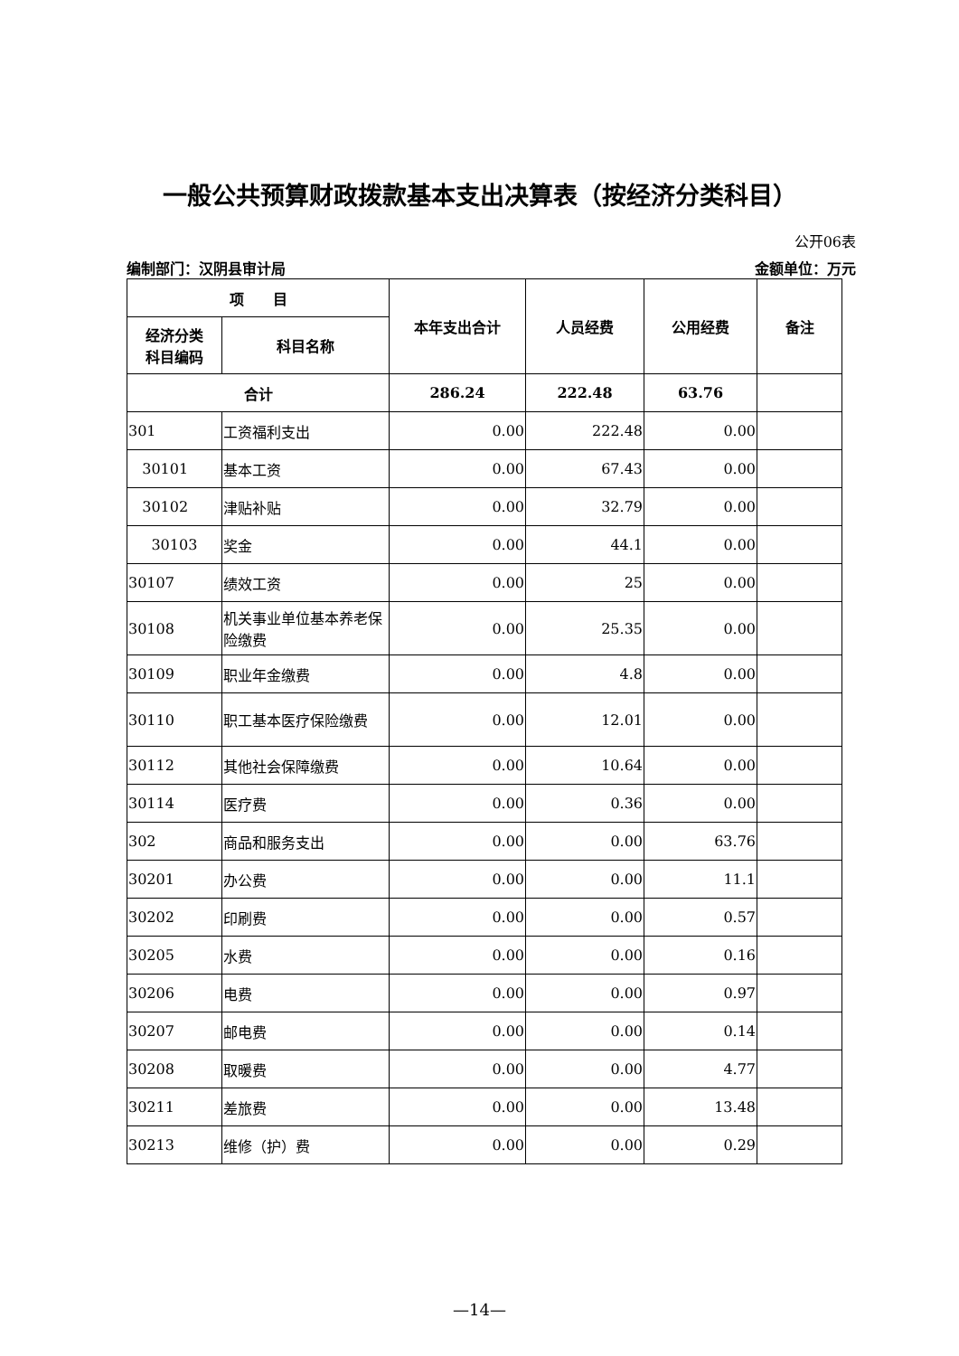一般公共预算财政拨款基本支出决算表（按经济分类科目）
公开06表
编制部门：汉阴县审计局 金额单位：万元
| 项 目 | | 本年支出合计 | 人员经费 | 公用经费 | 备注 |
| --- | --- | --- | --- | --- | --- |
| 经济分类 科目编码 | 科目名称 | | | | |
| 合计 | | 286.24 | 222.48 | 63.76 | |
| 301 | 工资福利支出 | 0.00 | 222.48 | 0.00 | |
| 30101 | 基本工资 | 0.00 | 67.43 | 0.00 | |
| 30102 | 津贴补贴 | 0.00 | 32.79 | 0.00 | |
| 30103 | 奖金 | 0.00 | 44.1 | 0.00 | |
| 30107 | 绩效工资 | 0.00 | 25 | 0.00 | |
| 30108 | 机关事业单位基本养老保险缴费 | 0.00 | 25.35 | 0.00 | |
| 30109 | 职业年金缴费 | 0.00 | 4.8 | 0.00 | |
| 30110 | 职工基本医疗保险缴费 | 0.00 | 12.01 | 0.00 | |
| 30112 | 其他社会保障缴费 | 0.00 | 10.64 | 0.00 | |
| 30114 | 医疗费 | 0.00 | 0.36 | 0.00 | |
| 302 | 商品和服务支出 | 0.00 | 0.00 | 63.76 | |
| 30201 | 办公费 | 0.00 | 0.00 | 11.1 | |
| 30202 | 印刷费 | 0.00 | 0.00 | 0.57 | |
| 30205 | 水费 | 0.00 | 0.00 | 0.16 | |
| 30206 | 电费 | 0.00 | 0.00 | 0.97 | |
| 30207 | 邮电费 | 0.00 | 0.00 | 0.14 | |
| 30208 | 取暖费 | 0.00 | 0.00 | 4.77 | |
| 30211 | 差旅费 | 0.00 | 0.00 | 13.48 | |
| 30213 | 维修（护）费 | 0.00 | 0.00 | 0.29 | |
—14—